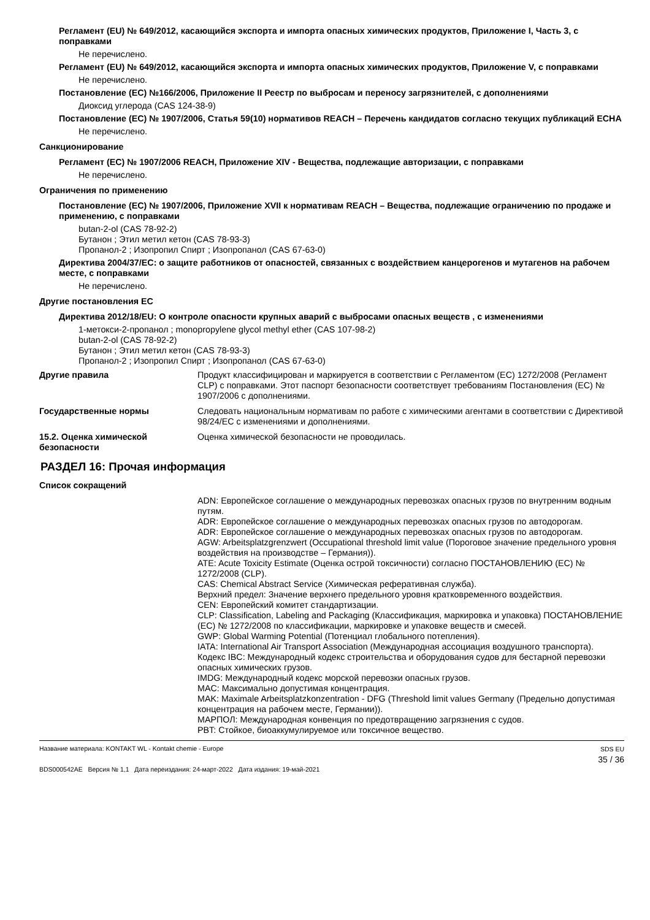Регламент (EU) № 649/2012, касающийся экспорта и импорта опасных химических продуктов, Приложение I, Часть 3, с поправками
Не перечислено.
Регламент (EU) № 649/2012, касающийся экспорта и импорта опасных химических продуктов, Приложение V, с поправками
Не перечислено.
Постановление (EC) №166/2006, Приложение II Реестр по выбросам и переносу загрязнителей, с дополнениями
Диоксид углерода (CAS 124-38-9)
Постановление (EC) № 1907/2006, Статья 59(10) нормативов REACH – Перечень кандидатов согласно текущих публикаций ECHA
Не перечислено.
Санкционирование
Регламент (EC) № 1907/2006 REACH, Приложение XIV - Вещества, подлежащие авторизации, с поправками
Не перечислено.
Ограничения по применению
Постановление (EC) № 1907/2006, Приложение XVII к нормативам REACH – Вещества, подлежащие ограничению по продаже и применению, с поправками
butan-2-ol (CAS 78-92-2)
Бутанон ; Этил метил кетон (CAS 78-93-3)
Пропанол-2 ; Изопропил Спирт ; Изопропанол (CAS 67-63-0)
Директива 2004/37/EC: о защите работников от опасностей, связанных с воздействием канцерогенов и мутагенов на рабочем месте, с поправками
Не перечислено.
Другие постановления EC
Директива 2012/18/EU: О контроле опасности крупных аварий с выбросами опасных веществ , с изменениями
1-метокси-2-пропанол ; monopropylene glycol methyl ether (CAS 107-98-2)
butan-2-ol (CAS 78-92-2)
Бутанон ; Этил метил кетон (CAS 78-93-3)
Пропанол-2 ; Изопропил Спирт ; Изопропанол (CAS 67-63-0)
Другие правила Продукт классифицирован и маркируется в соответствии с Регламентом (EC) 1272/2008 (Регламент CLP) с поправками. Этот паспорт безопасности соответствует требованиям Постановления (EC) № 1907/2006 с дополнениями.
Государственные нормы Следовать национальным нормативам по работе с химическими агентами в соответствии с Директивой 98/24/EC с изменениями и дополнениями.
15.2. Оценка химической безопасности
Оценка химической безопасности не проводилась.
РАЗДЕЛ 16: Прочая информация
Список сокращений
ADN: Европейское соглашение о международных перевозках опасных грузов по внутренним водным путям.
ADR: Европейское соглашение о международных перевозках опасных грузов по автодорогам.
ADR: Европейское соглашение о международных перевозках опасных грузов по автодорогам.
AGW: Arbeitsplatzgrenzwert (Occupational threshold limit value (Пороговое значение предельного уровня воздействия на производстве – Германия)).
ATE: Acute Toxicity Estimate (Оценка острой токсичности) согласно ПОСТАНОВЛЕНИЮ (EC) № 1272/2008 (CLP).
CAS: Chemical Abstract Service (Химическая реферативная служба).
Верхний предел: Значение верхнего предельного уровня кратковременного воздействия.
CEN: Европейский комитет стандартизации.
CLP: Classification, Labeling and Packaging (Классификация, маркировка и упаковка) ПОСТАНОВЛЕНИЕ (EC) № 1272/2008 по классификации, маркировке и упаковке веществ и смесей.
GWP: Global Warming Potential (Потенциал глобального потепления).
IATA: International Air Transport Association (Международная ассоциация воздушного транспорта).
Кодекс IBC: Международный кодекс строительства и оборудования судов для бестарной перевозки опасных химических грузов.
IMDG: Международный кодекс морской перевозки опасных грузов.
MAC: Максимально допустимая концентрация.
MAK: Maximale Arbeitsplatzkonzentration - DFG (Threshold limit values Germany (Предельно допустимая концентрация на рабочем месте, Германии)).
МАРПОЛ: Международная конвенция по предотвращению загрязнения с судов.
PBT: Стойкое, биоаккумулируемое или токсичное вещество.
Название материала: KONTAKT WL - Kontakt chemie - Europe
BDS000542AE Версия № 1,1 Дата переиздания: 24-март-2022 Дата издания: 19-май-2021
SDS EU
35 / 36